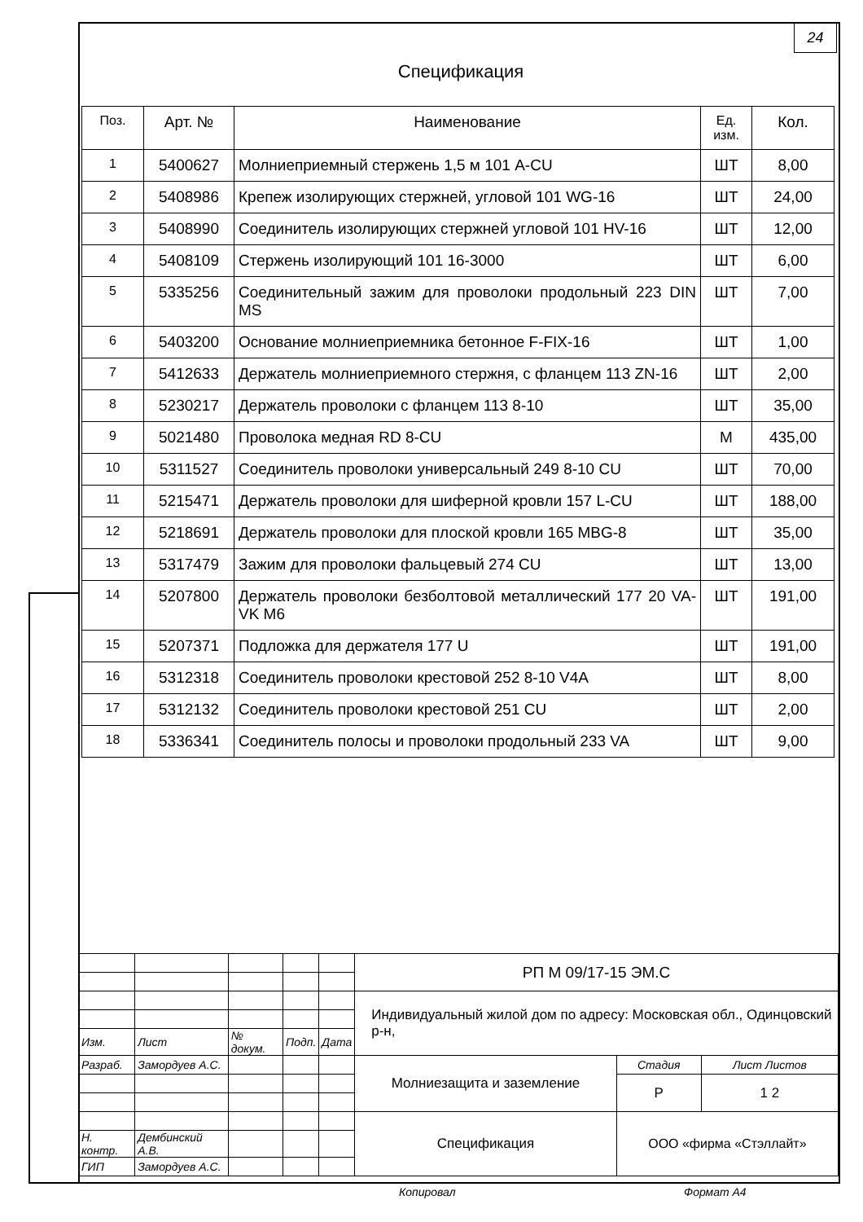24
Спецификация
| Поз. | Арт. № | Наименование | Ед. изм. | Кол. |
| --- | --- | --- | --- | --- |
| 1 | 5400627 | Молниеприемный стержень 1,5 м 101 A-CU | ШТ | 8,00 |
| 2 | 5408986 | Крепеж изолирующих стержней, угловой 101 WG-16 | ШТ | 24,00 |
| 3 | 5408990 | Соединитель изолирующих стержней угловой 101 HV-16 | ШТ | 12,00 |
| 4 | 5408109 | Стержень изолирующий 101 16-3000 | ШТ | 6,00 |
| 5 | 5335256 | Соединительный зажим для проволоки продольный 223 DIN MS | ШТ | 7,00 |
| 6 | 5403200 | Основание молниеприемника бетонное F-FIX-16 | ШТ | 1,00 |
| 7 | 5412633 | Держатель молниеприемного стержня, с фланцем 113 ZN-16 | ШТ | 2,00 |
| 8 | 5230217 | Держатель проволоки с фланцем 113 8-10 | ШТ | 35,00 |
| 9 | 5021480 | Проволока медная RD 8-CU | М | 435,00 |
| 10 | 5311527 | Соединитель проволоки универсальный 249 8-10 CU | ШТ | 70,00 |
| 11 | 5215471 | Держатель проволоки для шиферной кровли 157 L-CU | ШТ | 188,00 |
| 12 | 5218691 | Держатель проволоки для плоской кровли 165 MBG-8 | ШТ | 35,00 |
| 13 | 5317479 | Зажим для проволоки фальцевый 274 CU | ШТ | 13,00 |
| 14 | 5207800 | Держатель проволоки безболтовой металлический 177 20 VA-VK M6 | ШТ | 191,00 |
| 15 | 5207371 | Подложка для держателя 177 U | ШТ | 191,00 |
| 16 | 5312318 | Соединитель проволоки крестовой 252 8-10 V4A | ШТ | 8,00 |
| 17 | 5312132 | Соединитель проволоки крестовой 251 CU | ШТ | 2,00 |
| 18 | 5336341 | Соединитель полосы и проволоки продольный 233 VA | ШТ | 9,00 |
| | | | | | РП М 09/17-15 ЭМ.С | | |
| | | | | | Индивидуальный жилой дом по адресу: Московская обл., Одинцовский р-н, | | |
| Изм. | Лист | № докум. | Подп. | Дата | | | |
| Разраб. | Замордуев А.С. | | | | Молниезащита и заземление | Стадия | Лист Листов |
| | | | | | | Р | 1 2 |
| | | | | | Спецификация | ООО «фирма «Стэллайт» | |
| Н. контр. | Дембинский А.В. | | | | | | |
| ГИП | Замордуев А.С. | | | | | | |
Копировал Формат А4